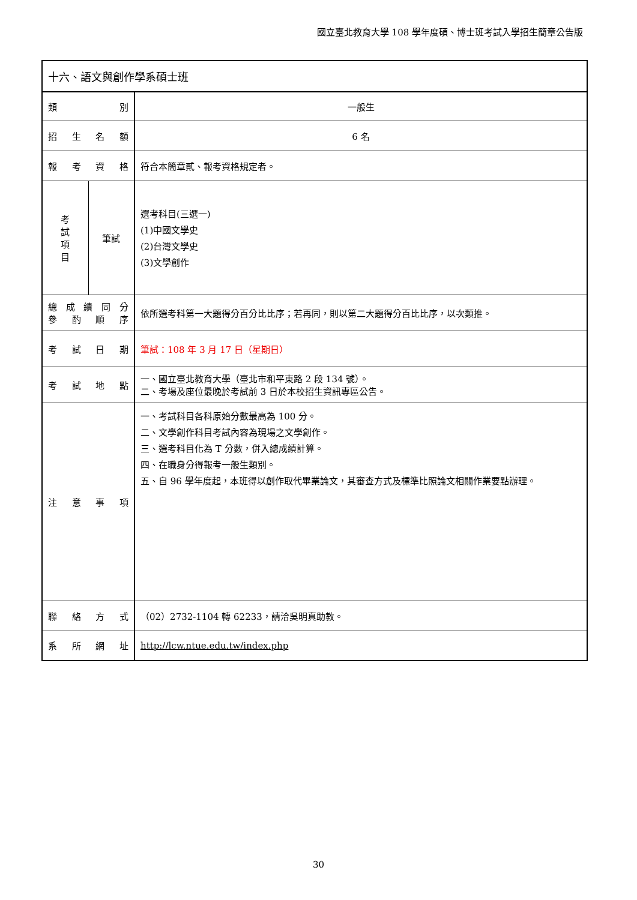國立臺北教育大學 108 學年度碩、博士班考試入學招生簡章公告版
| 十六、語文與創作學系碩士班 | | |
| 類 別 | | 一般生 |
| 招 生 名 額 | | 6 名 |
| 報 考 資 格 | | 符合本簡章貳、報考資格規定者。 |
| 考 試 項 目 | 筆試 | 選考科目(三選一) (1)中國文學史 (2)台灣文學史 (3)文學創作 |
| 總 成 績 同 分 參 酌 順 序 | | 依所選考科第一大題得分百分比比序；若再同，則以第二大題得分百比比序，以次類推。 |
| 考 試 日 期 | | 筆試：108 年 3 月 17 日（星期日） |
| 考 試 地 點 | | 一、國立臺北教育大學（臺北市和平東路 2 段 134 號）。 二、考場及座位最晚於考試前 3 日於本校招生資訊專區公告。 |
| 注 意 事 項 | | 一、考試科目各科原始分數最高為 100 分。 二、文學創作科目考試內容為現場之文學創作。 三、選考科目化為 T 分數，併入總成績計算。 四、在職身分得報考一般生類別。 五、自 96 學年度起，本班得以創作取代畢業論文，其審查方式及標準比照論文相關作業要點辦理。 |
| 聯 絡 方 式 | | （02）2732-1104 轉 62233，請洽吳明真助教。 |
| 系 所 網 址 | | http://lcw.ntue.edu.tw/index.php |
30